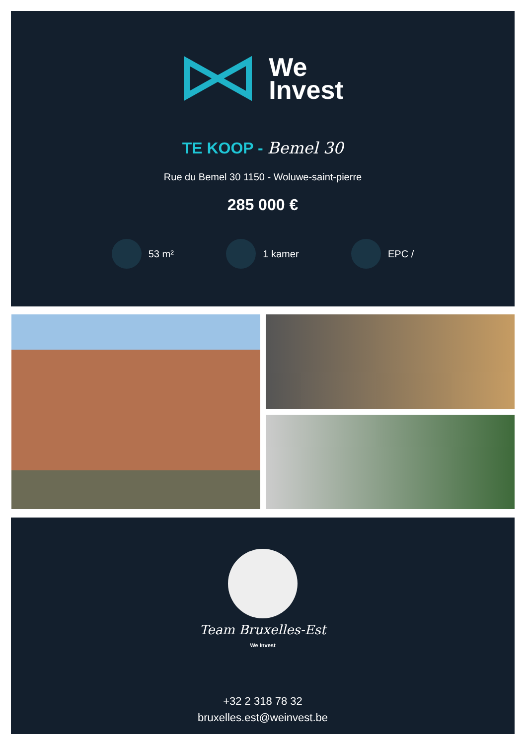We
Invest
TE KOOP - Bemel 30
Rue du Bemel 30 1150 - Woluwe-saint-pierre
285 000 €
53 m² 1 kamer EPC /
Team Bruxelles-Est
We Invest
+32 2 318 78 32
bruxelles.est@weinvest.be